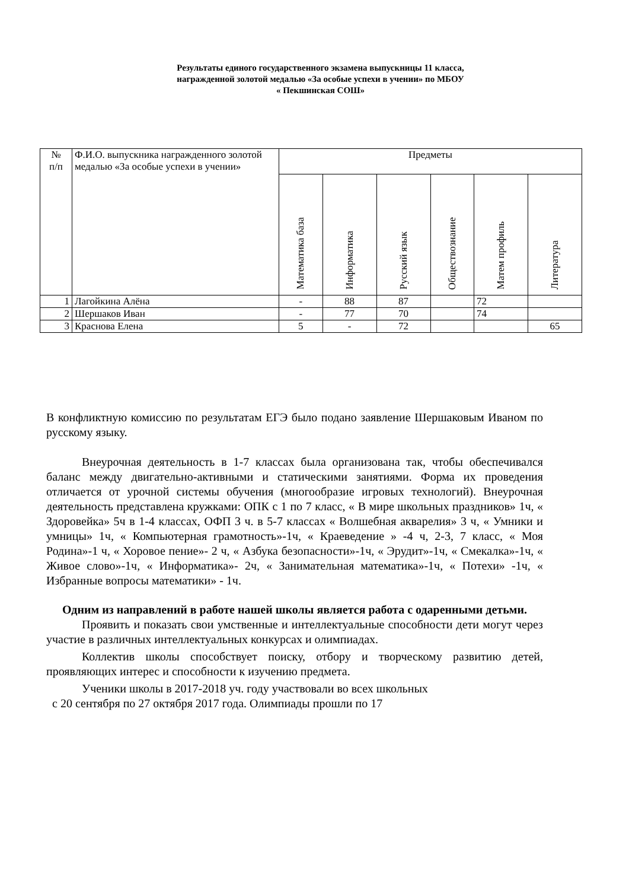Результаты единого государственного экзамена выпускницы 11 класса,
награжденной золотой медалью «За особые успехи в учении» по МБОУ
« Пекшинская СОШ»
| № п/п | Ф.И.О. выпускника награжденного золотой медалью «За особые успехи в учении» | Предметы | | | | | |
| --- | --- | --- | --- | --- | --- | --- | --- |
| | | Математика база | Информатика | Русский язык | Обществознание | Матем профиль | Литература |
| 1 | Лагойкина Алёна | - | 88 | 87 | | 72 | |
| 2 | Шершаков Иван | - | 77 | 70 | | 74 | |
| 3 | Краснова Елена | 5 | - | 72 | | | 65 |
В конфликтную комиссию по результатам ЕГЭ было подано заявление Шершаковым Иваном по русскому языку.
Внеурочная деятельность в 1-7 классах была организована так, чтобы обеспечивался баланс между двигательно-активными и статическими занятиями. Форма их проведения отличается от урочной системы обучения (многообразие игровых технологий). Внеурочная деятельность представлена кружками: ОПК с 1 по 7 класс, « В мире школьных праздников» 1ч, « Здоровейка» 5ч в 1-4 классах, ОФП 3 ч. в 5-7 классах « Волшебная акварелия» 3 ч, « Умники и умницы» 1ч, « Компьютерная грамотность»-1ч, « Краеведение » -4 ч, 2-3, 7 класс, « Моя Родина»-1 ч, « Хоровое пение»- 2 ч, « Азбука безопасности»-1ч, « Эрудит»-1ч, « Смекалка»-1ч, « Живое слово»-1ч, « Информатика»- 2ч, « Занимательная математика»-1ч, « Потехи» -1ч, « Избранные вопросы математики» - 1ч.
Одним из направлений в работе нашей школы является работа с одаренными детьми.
Проявить и показать свои умственные и интеллектуальные способности дети могут через участие в различных интеллектуальных конкурсах и олимпиадах.
Коллектив школы способствует поиску, отбору и творческому развитию детей, проявляющих интерес и способности к изучению предмета.
Ученики школы в 2017-2018 уч. году участвовали во всех школьных
с 20 сентября по 27 октября 2017 года. Олимпиады прошли по 17